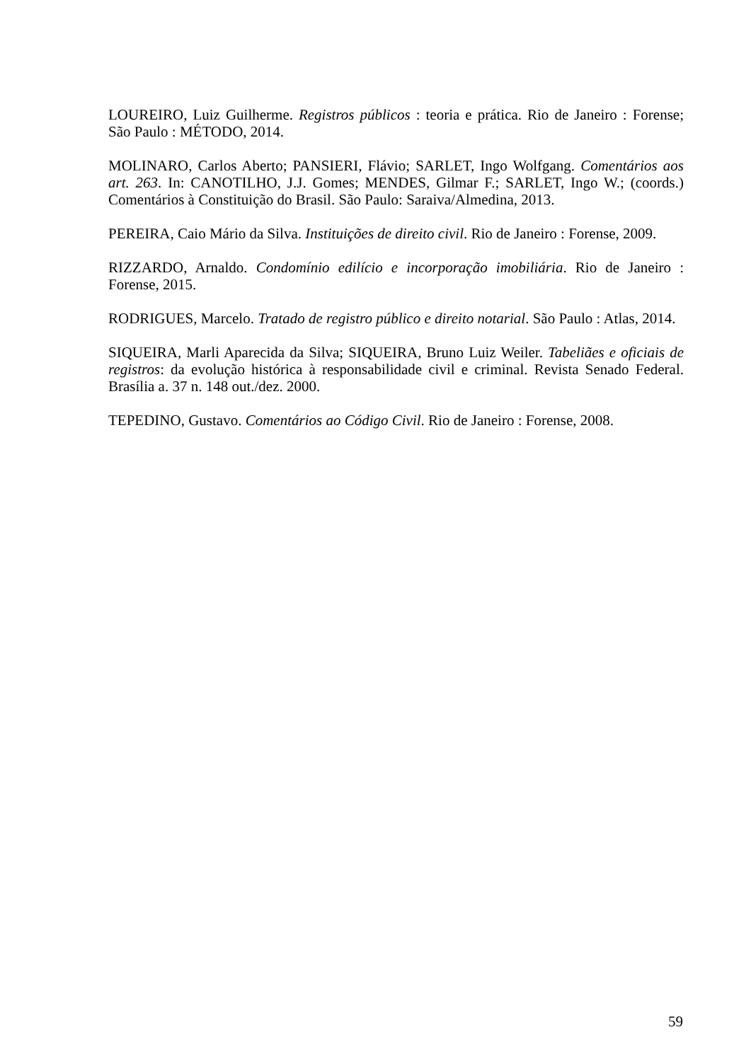LOUREIRO, Luiz Guilherme. Registros públicos : teoria e prática. Rio de Janeiro : Forense; São Paulo : MÉTODO, 2014.
MOLINARO, Carlos Aberto; PANSIERI, Flávio; SARLET, Ingo Wolfgang. Comentários aos art. 263. In: CANOTILHO, J.J. Gomes; MENDES, Gilmar F.; SARLET, Ingo W.; (coords.) Comentários à Constituição do Brasil. São Paulo: Saraiva/Almedina, 2013.
PEREIRA, Caio Mário da Silva. Instituições de direito civil. Rio de Janeiro : Forense, 2009.
RIZZARDO, Arnaldo. Condomínio edilício e incorporação imobiliária. Rio de Janeiro : Forense, 2015.
RODRIGUES, Marcelo. Tratado de registro público e direito notarial. São Paulo : Atlas, 2014.
SIQUEIRA, Marli Aparecida da Silva; SIQUEIRA, Bruno Luiz Weiler. Tabeliães e oficiais de registros: da evolução histórica à responsabilidade civil e criminal. Revista Senado Federal. Brasília a. 37 n. 148 out./dez. 2000.
TEPEDINO, Gustavo. Comentários ao Código Civil. Rio de Janeiro : Forense, 2008.
59